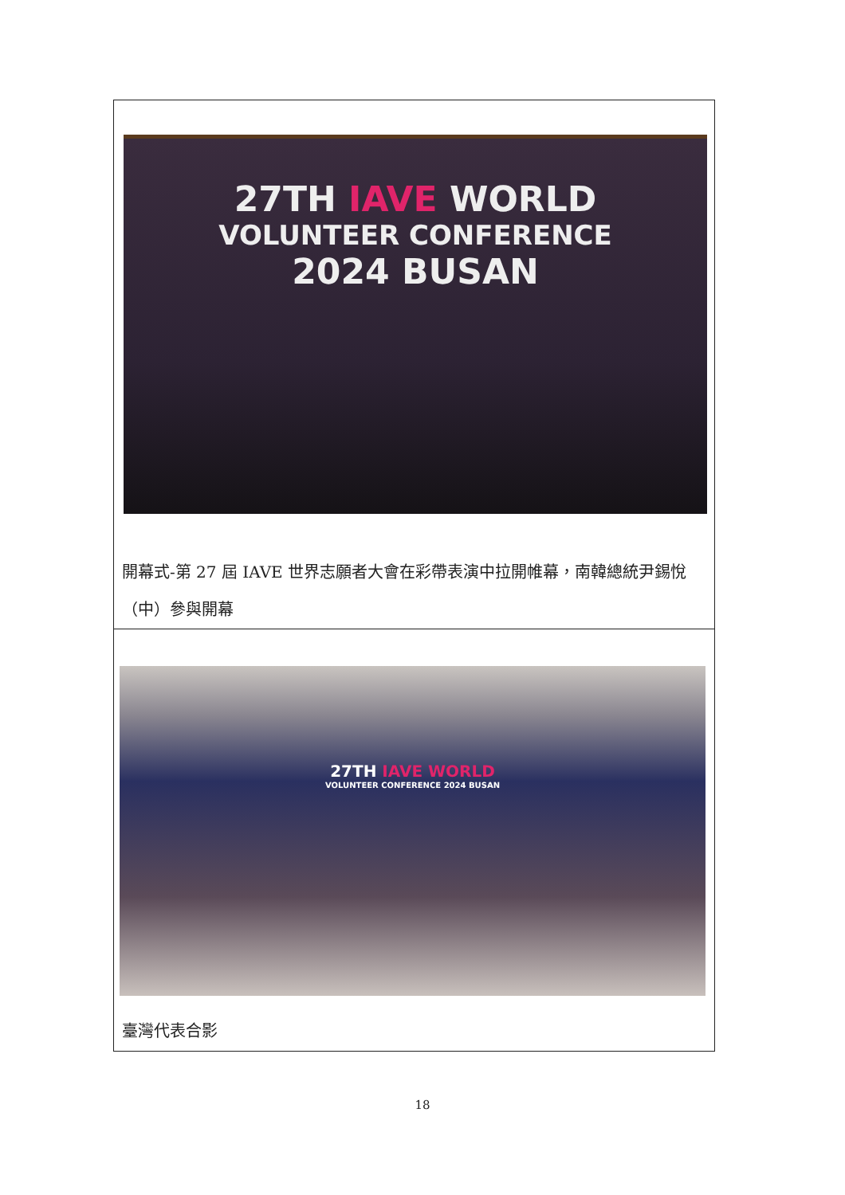| 27TH IAVE WORLD VOLUNTEER CONFERENCE 2024 BUSAN 開幕式-第 27 屆 IAVE 世界志願者大會在彩帶表演中拉開帷幕，南韓總統尹錫悅（中）參與開幕 |
| 27TH IAVE WORLD VOLUNTEER CONFERENCE 2024 BUSAN 臺灣代表合影 |
18